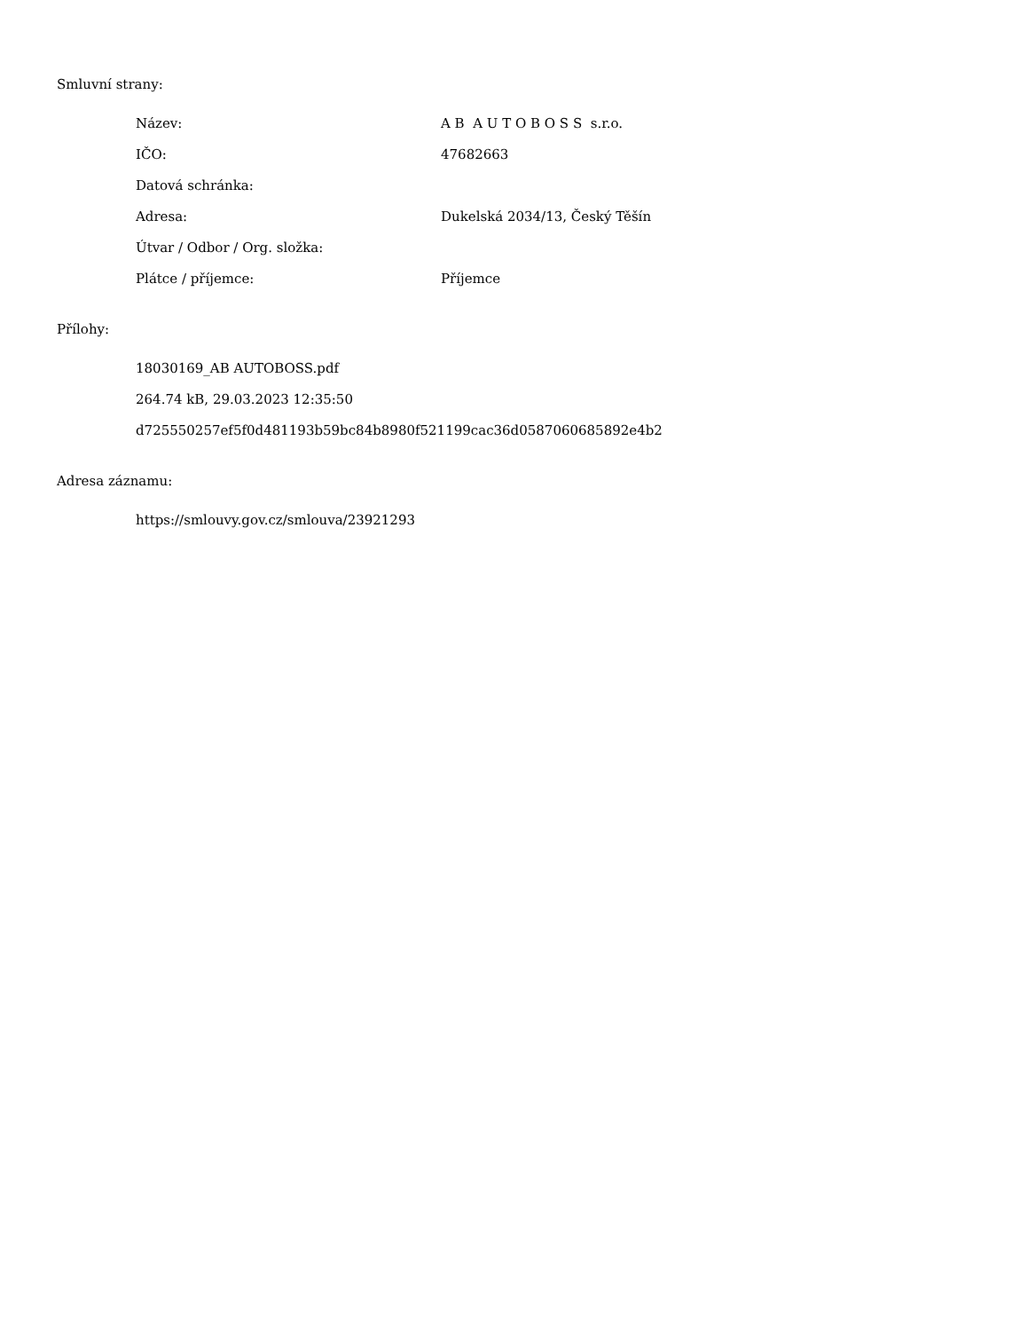Smluvní strany:
| Název: | A B A U T O B O S S s.r.o. |
| IČO: | 47682663 |
| Datová schránka: | |
| Adresa: | Dukelská 2034/13, Český Těšín |
| Útvar / Odbor / Org. složka: | |
| Plátce / příjemce: | Příjemce |
Přílohy:
18030169_AB AUTOBOSS.pdf
264.74 kB, 29.03.2023 12:35:50
d725550257ef5f0d481193b59bc84b8980f521199cac36d0587060685892e4b2
Adresa záznamu:
https://smlouvy.gov.cz/smlouva/23921293